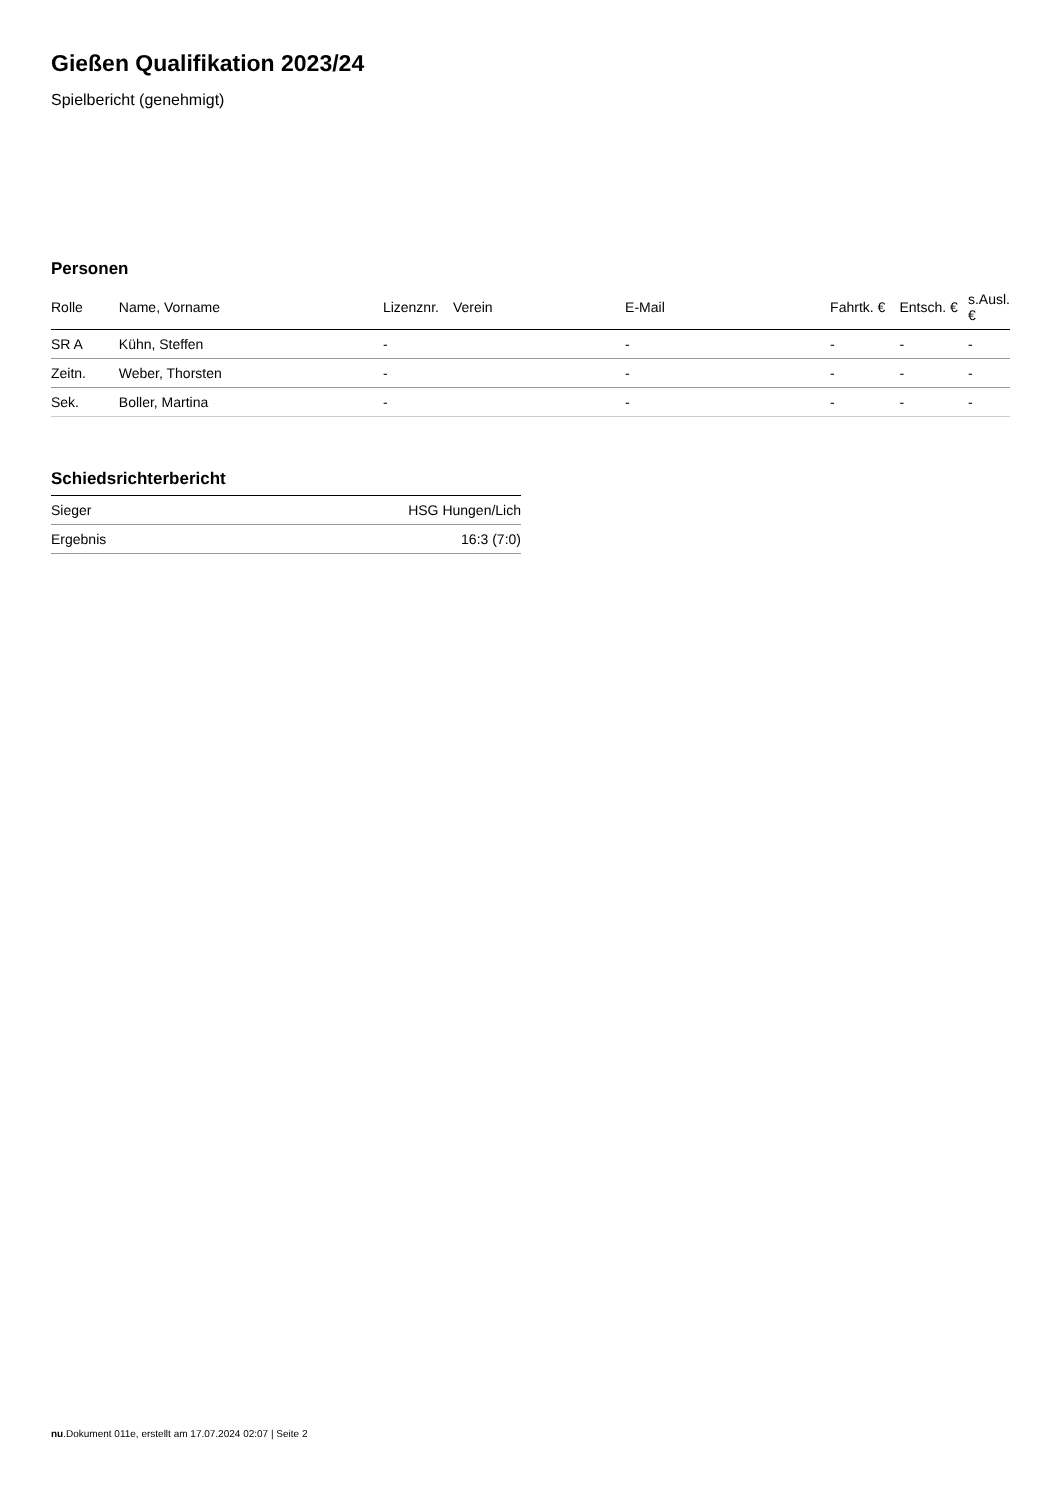Gießen Qualifikation 2023/24
Spielbericht (genehmigt)
Personen
| Rolle | Name, Vorname | Lizenznr. | Verein | E-Mail | Fahrtk. € | Entsch. € | s.Ausl. € |
| --- | --- | --- | --- | --- | --- | --- | --- |
| SR A | Kühn, Steffen | - | | - | - | - | - |
| Zeitn. | Weber, Thorsten | - | | - | - | - | - |
| Sek. | Boller, Martina | - | | - | - | - | - |
Schiedsrichterbericht
| Sieger | HSG Hungen/Lich |
| Ergebnis | 16:3 (7:0) |
nu.Dokument 011e, erstellt am 17.07.2024 02:07 | Seite 2